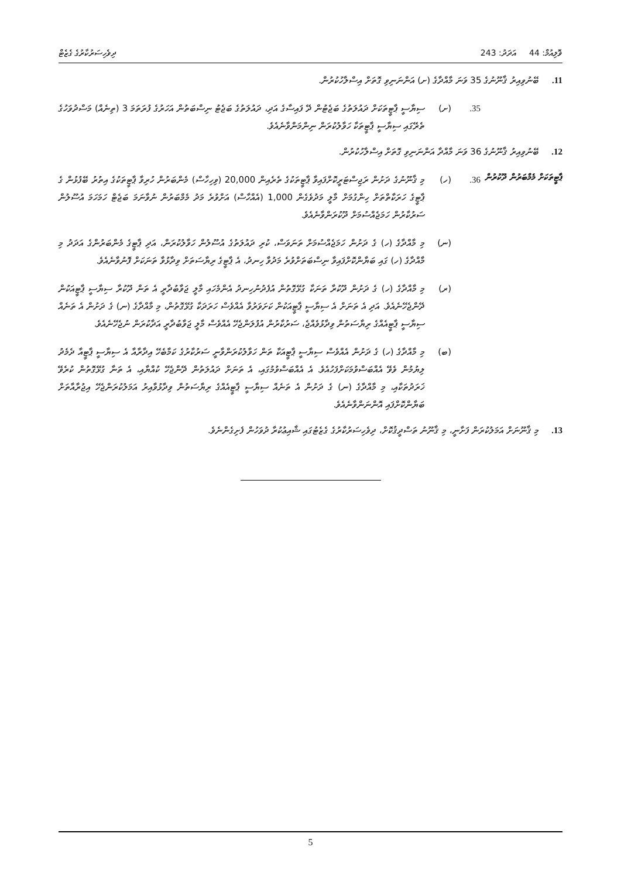ވޮލިއުމް: 44 އަދަދު: 243 ދިވެހިސަރުކާރުގެ ގެޒެޓް
11. ބޭނުވިއިރު ޤާނޫނުގެ 35 ވަނަ މާއްދާގެ (ށ) އަންނަނިވި ގޮތަށް އިސްލާހުކުރުން.
35. (ށ) ސިޔާސީ ޕާޓީތަކަށް ދައުލަތުގެ ބަޖެޓުން ދޭ ފައިސާގެ އަދި، ދައުލަތުގެ ބަޖެޓު ނިސްބަތުން އަހަރުގެ ފުރަތަމަ 3 (ތިނެއް) މަސްދުވަހުގެ ތެރޭގައި ސިޔާސީ ޕާޓީތަކާ ހަވާލުކުރަން ނިންމަންވާނެއެވެ.
12. ބޭނުވިއިރު ޤާނޫނުގެ 36 ވަނަ މާއްދާ އަންނަނިވި ގޮތަށް އިސްލާހުކުރުން.
ޕާޓީތަކަށް މެމްބަރުން ދޫކުރުން 36. (ހ) މި ޤާނޫނުގެ ދަށުން ރަޖިސްޓަރީކޮށްފައިވާ ޕާޓީތަކުގެ ތެރެއިން 20,000 (ވިހިހާސް) މެންބަރުން ހުރިވާ ޕާޓީތަކުގެ އިތުރު ބޭފުޅުން ގެ ޕާޓީގެ ހަރަކާތްތަށް ހިންގުމަށް މާލީ މަދުވެގެން 1,000 (އެއްހާސް) އަށްވުރެ މަދު މެމްބަރުން ނުވާނަމަ ބަޖެޓް ހަމަހަމަ އުސޫލުން ސަރުކާރުން ހަމަޖެއްސުމަށް ދޫކުރަންވާނެއެވެ.
(ނ) މި މާއްދާގެ (ހ) ގެ ދަށުން ހަމަޖެއްސުމަށް ތަނަވަސް، ކުރި ދައުލަތުގެ އުސޫލުން ހަވާލުކުރަން، އަދި ޕާޓީގެ މެންބަރުންގެ އަދަދު މި މާއްދާގެ (ހ) ގައި ބަޔާންކޮށްފައިވާ ނިސްބަތަށްވުރެ މަދުވާ ހިނދު، އެ ޕާޓީގެ ރިޔާސަތަށް ވިދާޅުވާ ތަނަކަށް ފޮނުވާނެއެވެ.
(ރ) މި މާއްދާގެ (ހ) ގެ ދަށުން ދޫކުރާ ތަނަކާ ގުޅޭގޮތުން އުފެދުނުހިނދު އެންމެހައި މާލީ ޖަވާބުދާރީ އެ ތަން ދޫކުރާ ސިޔާސީ ޕާޓީއަކުން ދޭންޖެހޭނެއެވެ. އަދި އެ ތަނަށް އެ ސިޔާސީ ޕާޓީއަކުން ކަށަވަރުވާ އެއްވެސް ހަރަދަކާ ގުޅޭގޮތުން، މި މާއްދާގެ (ނ) ގެ ދަށުން އެ ތަނެއް ސިޔާސީ ޕާޓީއެއްގެ ރިޔާސަތުން ވިދާޅުވެއްޖެ، ސަރުކާރުން އުފުލަންޖެހޭ އެއްވެސް މާލީ ޖަވާބުދާރީ އަދާކުރަން ނުޖެހޭނެއެވެ.
(ބ) މި މާއްދާގެ (ހ) ގެ ދަށުން އެއްވެސް ސިޔާސީ ޕާޓީއަކާ ތަން ހަވާލުކުރަންވާނީ ސަރުކާރުގެ ކަމާބެހޭ އިދާރާއާ އެ ސިޔާސީ ޕާޓީއާ ދެމެދު ލިޔުމުން ވެވޭ އެއްބަސްވުމަކަށްފަހުއެވެ. އެ އެއްބަސްވުމުގައި، އެ ތަނަށް ދައުލަތުން ދޭންޖެހޭ ކުއްޔާއި، އެ ތަނާ ގުޅޭގޮތުން ކުރެވޭ ޚަރަދުތަކާއި، މި މާއްދާގެ (ނ) ގެ ދަށުން އެ ތަނެއް ސިޔާސީ ޕާޓީއެއްގެ ރިޔާސަތުން ވިދާޅުވާއިރު އަމަލުކުރަންޖެހޭ އިޖުރާއާތަށް ބަޔާންކޮށްފައި އޮންނަންވާނެއެވެ.
13. މި ޤާނޫނަށް އަމަލުކުރަން ފަށާނީ، މި ޤާނޫނު ތަސްދީޤުކޮށް، ދިވެހިސަރުކާރުގެ ގެޒެޓުގައި ޝާއިޢުކުރާ ދުވަހުން ފެށިގެންނެވެ.
5